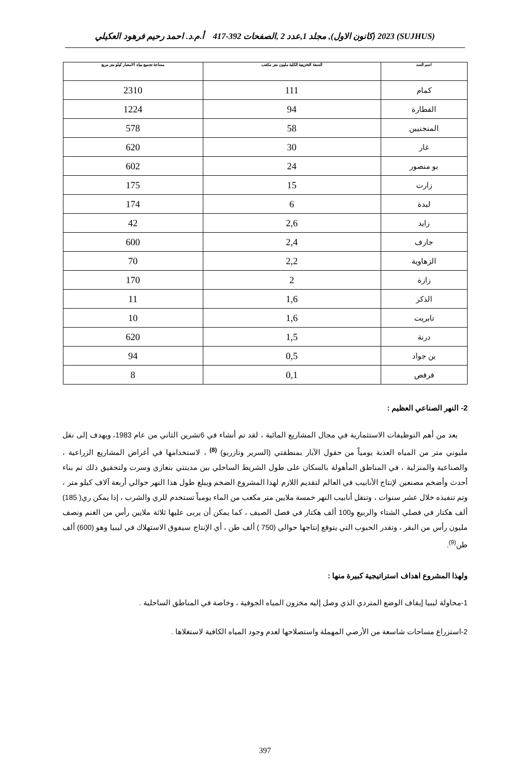(SUJHUS) 2023 (كانون الاول), مجلد 1,عدد 2 ,الصفحات 392-417 أ.م.د. احمد رحيم فرهود العكيلي
| اسم السد | السعة التخزينية الكلية مليون متر مكعب | مساحة تجميع مياه الامصار كيلو متر مربع |
| --- | --- | --- |
| كمام | 111 | 2310 |
| القطارة | 94 | 1224 |
| المنجنيين | 58 | 578 |
| غار | 30 | 620 |
| بو منصور | 24 | 602 |
| زارت | 15 | 175 |
| لبدة | 6 | 174 |
| زايد | 2,6 | 42 |
| جارف | 2,4 | 600 |
| الزهاوية | 2,2 | 70 |
| زازة | 2 | 170 |
| الذكر | 1,6 | 11 |
| تابريت | 1,6 | 10 |
| درنة | 1,5 | 620 |
| بن جواد | 0,5 | 94 |
| فرقص | 0,1 | 8 |
2- النهر الصناعي العظيم :
يعد من أهم التوظيفات الاستثمارية في مجال المشاريع المائية ، لقد تم أنشاء في 6تشرين الثاني من عام 1983، ويهدف إلى نقل مليوني متر من المياه العذبة يومياً من حقول الآبار بمنطقتي (السرير وتازربو) <sup>(8)</sup> ، لاستخدامها في أغراض المشاريع الزراعية ، والصناعية والمنزلية ، في المناطق المأهولة بالسكان على طول الشريط الساحلي بين مدينتي بنغازي وسرت ولتحقيق ذلك تم بناء أحدث وأضخم مصنعين لإنتاج الأنابيب في العالم لتقديم اللازم لهذا المشروع الضخم ويبلغ طول هذا النهر حوالي أربعة آلاف كيلو متر ، وتم تنفيذه خلال عشر سنوات ، وتنقل أنابيب النهر خمسة ملايين متر مكعب من الماء يومياً تستخدم للري والشرب ، إذا يمكن ري( 185) ألف هكتار في فصلي الشتاء والربيع و100 ألف هكتار في فصل الصيف ، كما يمكن أن يربى عليها ثلاثة ملايين رأس من الغنم ونصف مليون رأس من البقر ، وتقدر الحبوب التي يتوقع إنتاجها حوالي (750 ) ألف طن ، أي الإنتاج سيفوق الاستهلاك في ليبيا وهو (600) ألف طن<sup>(9)</sup>.
ولهذا المشروع اهداف استراتيجية كبيرة منها :
1-محاولة ليبيا إيقاف الوضع المتردي الذي وصل إليه مخزون المياه الجوفية ، وخاصة في المناطق الساحلية .
2-استزراع مساحات شاسعة من الأرضي المهملة واستصلاحها لعدم وجود المياه الكافية لاستغلاها .
397